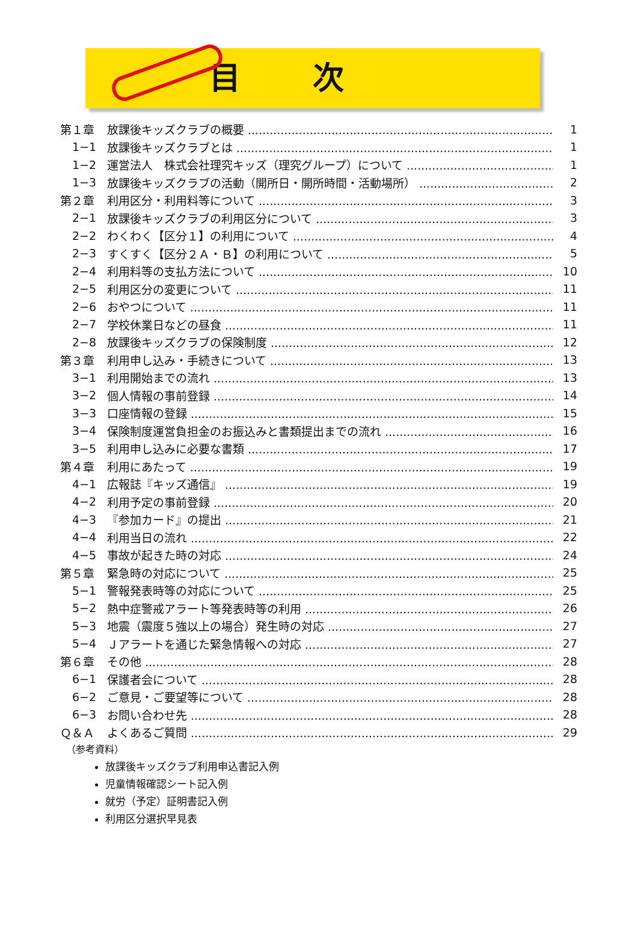目次
第１章 放課後キッズクラブの概要 1
1−1 放課後キッズクラブとは 1
1−2 運営法人　株式会社理究キッズ（理究グループ）について 1
1−3 放課後キッズクラブの活動（開所日・開所時間・活動場所） 2
第２章 利用区分・利用料等について 3
2−1 放課後キッズクラブの利用区分について 3
2−2 わくわく【区分１】の利用について 4
2−3 すくすく【区分２Ａ・Ｂ】の利用について 5
2−4 利用料等の支払方法について 10
2−5 利用区分の変更について 11
2−6 おやつについて 11
2−7 学校休業日などの昼食 11
2−8 放課後キッズクラブの保険制度 12
第３章 利用申し込み・手続きについて 13
3−1 利用開始までの流れ 13
3−2 個人情報の事前登録 14
3−3 口座情報の登録 15
3−4 保険制度運営負担金のお振込みと書類提出までの流れ 16
3−5 利用申し込みに必要な書類 17
第４章 利用にあたって 19
4−1 広報誌『キッズ通信』 19
4−2 利用予定の事前登録 20
4−3 『参加カード』の提出 21
4−4 利用当日の流れ 22
4−5 事故が起きた時の対応 24
第５章 緊急時の対応について 25
5−1 警報発表時等の対応について 25
5−2 熱中症警戒アラート等発表時等の利用 26
5−3 地震（震度５強以上の場合）発生時の対応 27
5−4 Ｊアラートを通じた緊急情報への対応 27
第６章 その他 28
6−1 保護者会について 28
6−2 ご意見・ご要望等について 28
6−3 お問い合わせ先 28
Ｑ＆Ａ よくあるご質問 29
（参考資料）
放課後キッズクラブ利用申込書記入例
児童情報確認シート記入例
就労（予定）証明書記入例
利用区分選択早見表